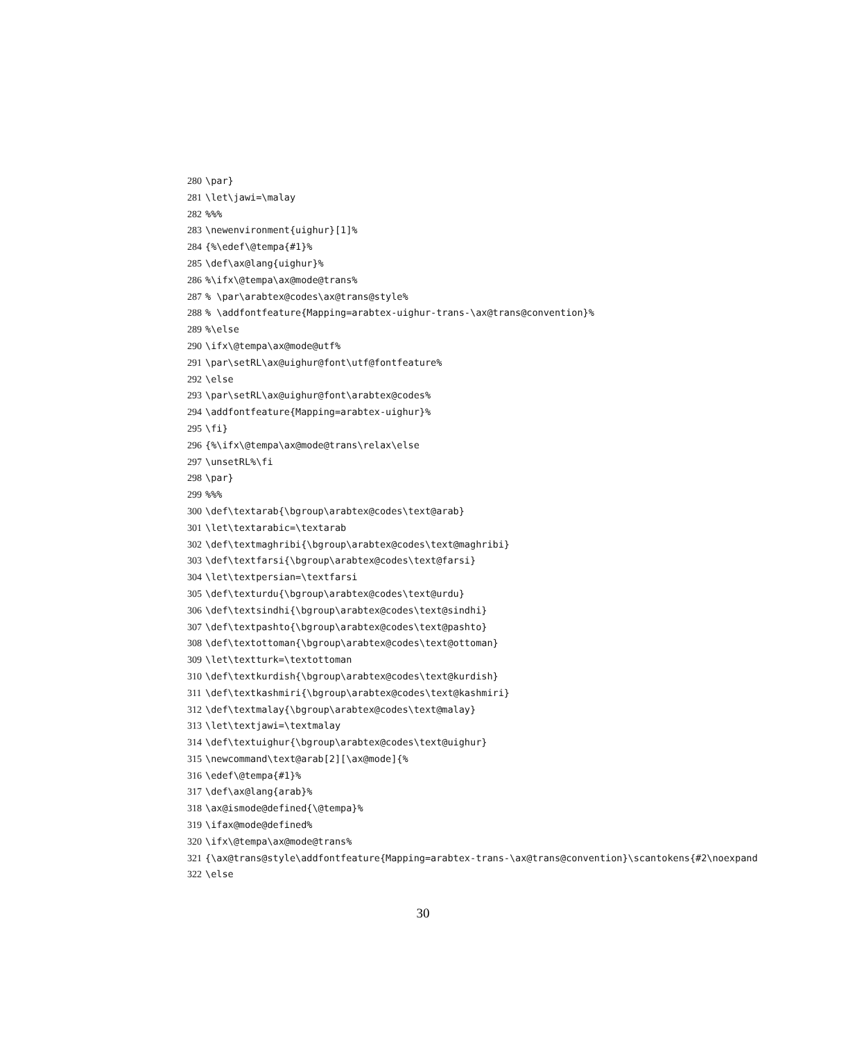280 \par}
281 \let\jawi=\malay
282%%%
283 \newenvironment{uighur}[1]%
284 {%\edef\@tempa{#1}%
285 \def\ax@lang{uighur}%
286%\ifx\@tempa\ax@mode@trans%
287% \par\arabtex@codes\ax@trans@style%
288% \addfontfeature{Mapping=arabtex-uighur-trans-\ax@trans@convention}%
289%\else
290 \ifx\@tempa\ax@mode@utf%
291 \par\setRL\ax@uighur@font\utf@fontfeature%
292 \else
293 \par\setRL\ax@uighur@font\arabtex@codes%
294 \addfontfeature{Mapping=arabtex-uighur}%
295 \fi}
296 {%\ifx\@tempa\ax@mode@trans\relax\else
297 \unsetRL%\fi
298 \par}
299%%%
300 \def\textarab{\bgroup\arabtex@codes\text@arab}
301 \let\textarabic=\textarab
302 \def\textmaghribi{\bgroup\arabtex@codes\text@maghribi}
303 \def\textfarsi{\bgroup\arabtex@codes\text@farsi}
304 \let\textpersian=\textfarsi
305 \def\texturdu{\bgroup\arabtex@codes\text@urdu}
306 \def\textsindhi{\bgroup\arabtex@codes\text@sindhi}
307 \def\textpashto{\bgroup\arabtex@codes\text@pashto}
308 \def\textottoman{\bgroup\arabtex@codes\text@ottoman}
309 \let\textturk=\textottoman
310 \def\textkurdish{\bgroup\arabtex@codes\text@kurdish}
311 \def\textkashmiri{\bgroup\arabtex@codes\text@kashmiri}
312 \def\textmalay{\bgroup\arabtex@codes\text@malay}
313 \let\textjawi=\textmalay
314 \def\textuighur{\bgroup\arabtex@codes\text@uighur}
315 \newcommand\text@arab[2][\ax@mode]{%
316 \edef\@tempa{#1}%
317 \def\ax@lang{arab}%
318 \ax@ismode@defined{\@tempa}%
319 \ifax@mode@defined%
320 \ifx\@tempa\ax@mode@trans%
321 {\ax@trans@style\addfontfeature{Mapping=arabtex-trans-\ax@trans@convention}\scantokens{#2\noexpand
322 \else
30